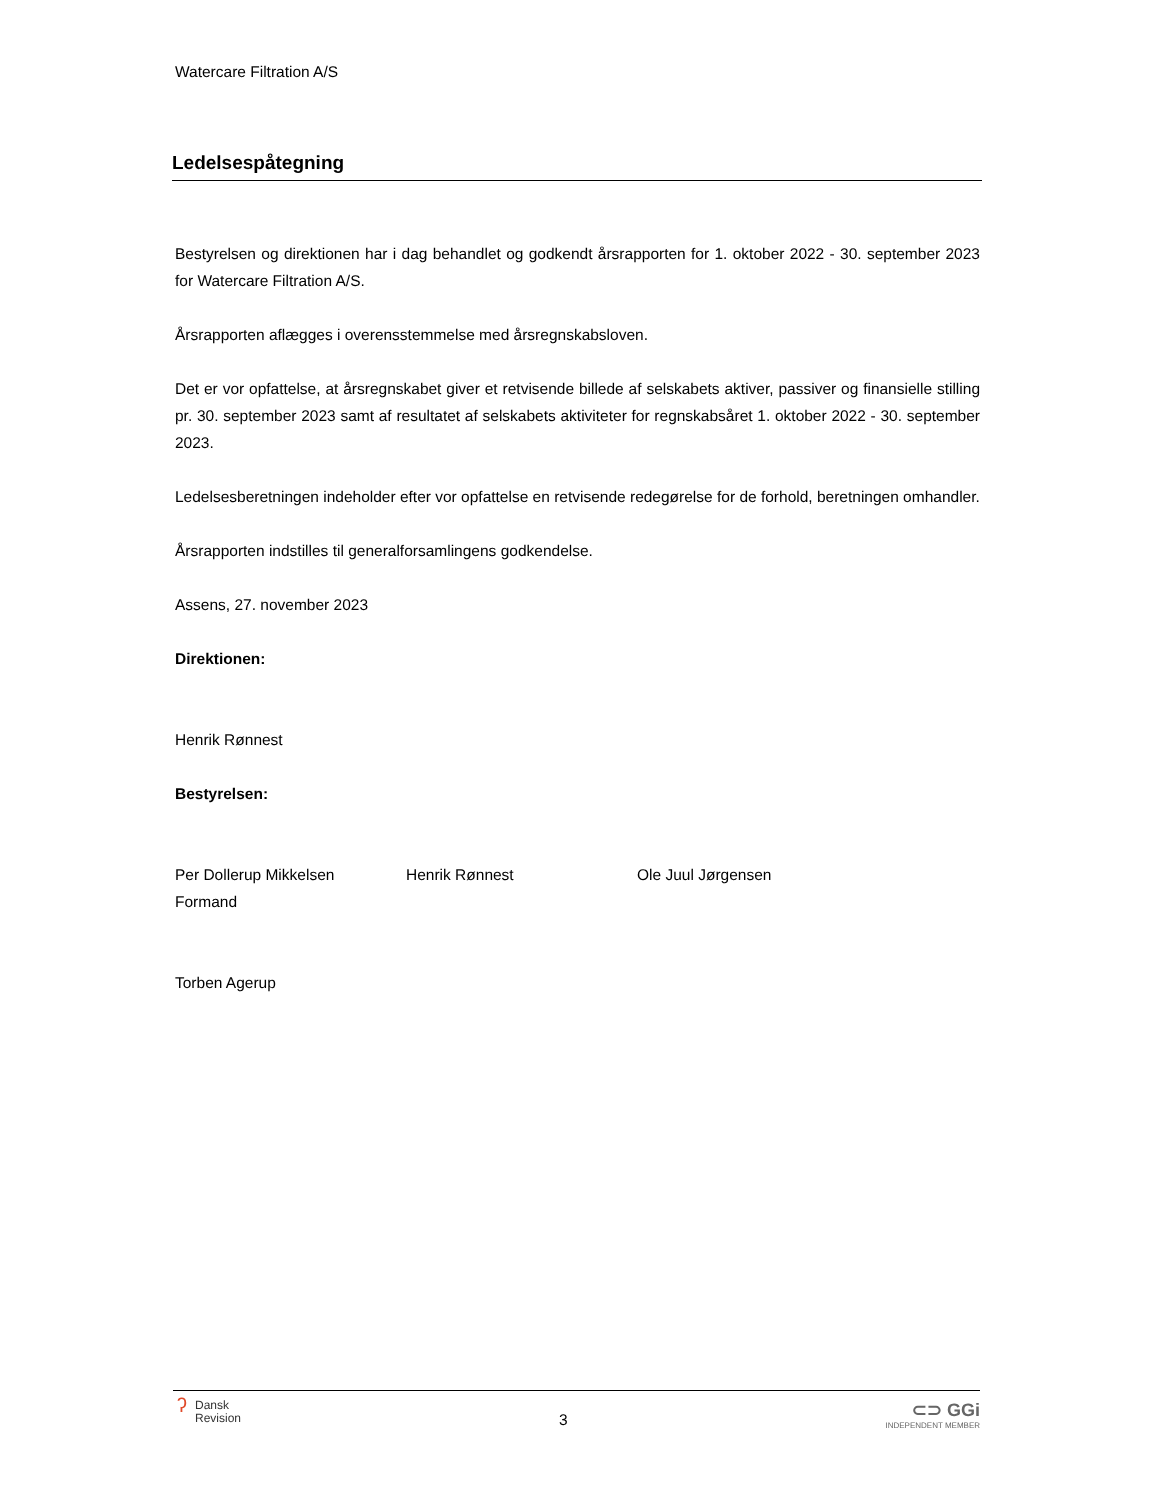Watercare Filtration A/S
Ledelsespåtegning
Bestyrelsen og direktionen har i dag behandlet og godkendt årsrapporten for 1. oktober 2022 - 30. september 2023 for Watercare Filtration A/S.
Årsrapporten aflægges i overensstemmelse med årsregnskabsloven.
Det er vor opfattelse, at årsregnskabet giver et retvisende billede af selskabets aktiver, passiver og finansielle stilling pr. 30. september 2023 samt af resultatet af selskabets aktiviteter for regnskabsåret 1. oktober 2022 - 30. september 2023.
Ledelsesberetningen indeholder efter vor opfattelse en retvisende redegørelse for de forhold, beretningen omhandler.
Årsrapporten indstilles til generalforsamlingens godkendelse.
Assens, 27. november 2023
Direktionen:
Henrik Rønnest
Bestyrelsen:
Per Dollerup Mikkelsen
Formand
Henrik Rønnest Ole Juul Jørgensen
Torben Agerup
ʔDansk
Revision
3
⊂⊃ GGi
INDEPENDENT MEMBER